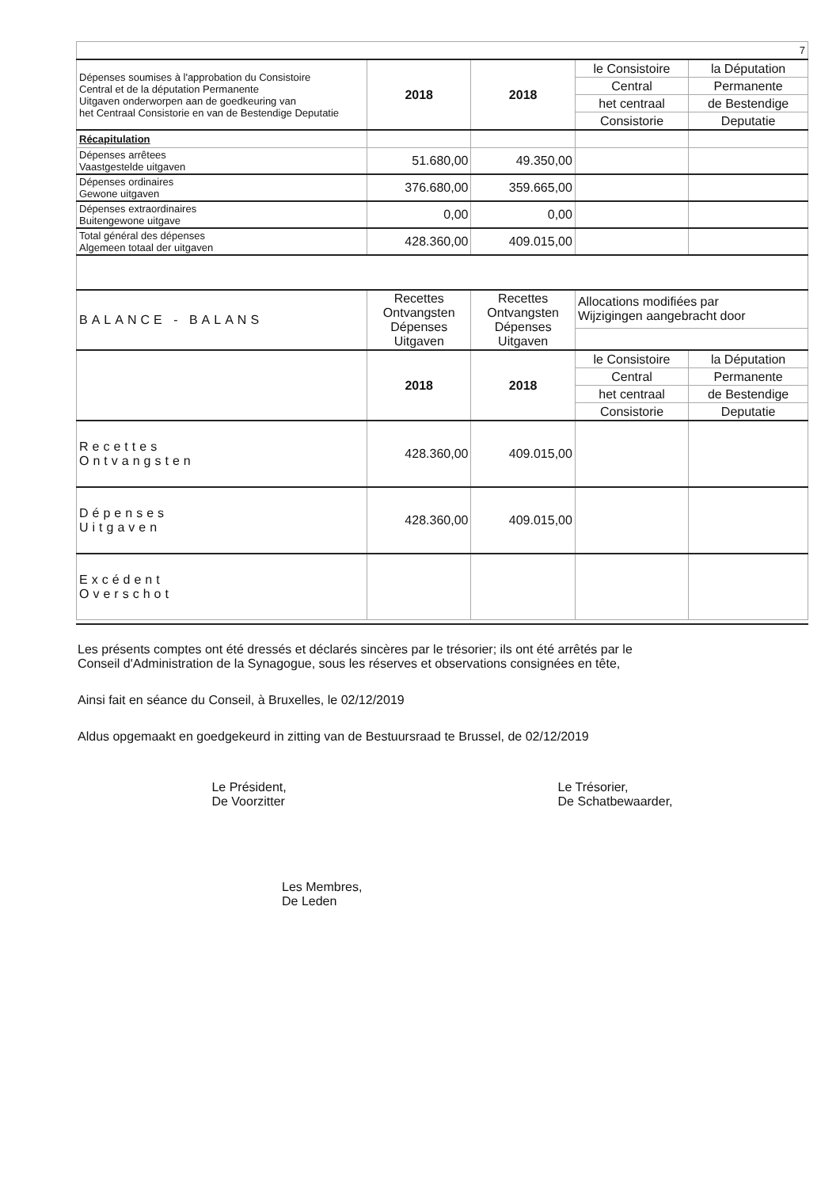| 7 | | | | |
| Dépenses soumises à l'approbation du Consistoire Central et de la députation Permanente Uitgaven onderworpen aan de goedkeuring van het Centraal Consistorie en van de Bestendige Deputatie | 2018 | 2018 | le Consistoire | la Députation |
| | | | Central | Permanente |
| | | | het centraal | de Bestendige |
| | | | Consistorie | Deputatie |
| Récapitulation | | | | |
| Dépenses arrêtees Vaastgestelde uitgaven | 51.680,00 | 49.350,00 | | |
| Dépenses ordinaires Gewone uitgaven | 376.680,00 | 359.665,00 | | |
| Dépenses extraordinaires Buitengewone uitgave | 0,00 | 0,00 | | |
| Total général des dépenses Algemeen totaal der uitgaven | 428.360,00 | 409.015,00 | | |
| BALANCE - BALANS | Recettes Ontvangsten Dépenses Uitgaven | Recettes Ontvangsten Dépenses Uitgaven | Allocations modifiées par Wijzigingen aangebracht door | |
| | 2018 | 2018 | le Consistoire | la Députation |
| | | | Central | Permanente |
| | | | het centraal | de Bestendige |
| | | | Consistorie | Deputatie |
| Recettes Ontvangsten | 428.360,00 | 409.015,00 | | |
| Dépenses Uitgaven | 428.360,00 | 409.015,00 | | |
| Excédent Overschot | | | | |
Les présents comptes ont été dressés et déclarés sincères par le trésorier; ils ont été arrêtés par le
Conseil d'Administration de la Synagogue, sous les réserves et observations consignées en tête,
Ainsi fait en séance du Conseil, à Bruxelles, le 02/12/2019
Aldus opgemaakt en goedgekeurd in zitting van de Bestuursraad te Brussel, de 02/12/2019
Le Président,
De Voorzitter
Le Trésorier,
De Schatbewaarder,
Les Membres,
De Leden